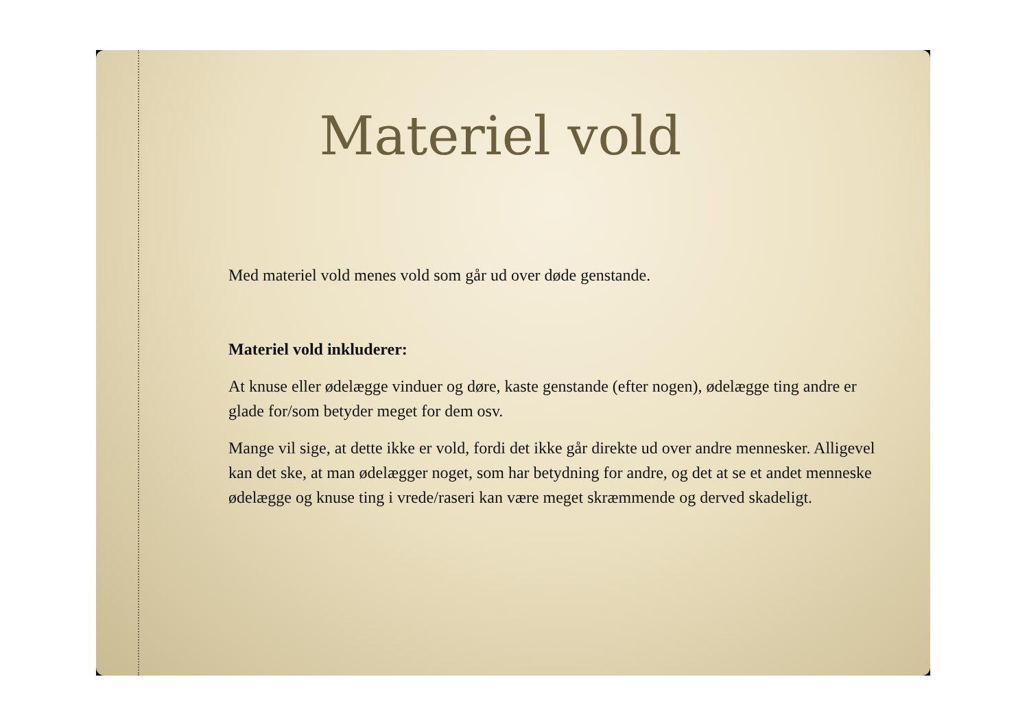Materiel vold
Med materiel vold menes vold som går ud over døde genstande.
Materiel vold inkluderer:
At knuse eller ødelægge vinduer og døre, kaste genstande (efter nogen), ødelægge ting andre er glade for/som betyder meget for dem osv.
Mange vil sige, at dette ikke er vold, fordi det ikke går direkte ud over andre mennesker. Alligevel kan det ske, at man ødelægger noget, som har betydning for andre, og det at se et andet menneske ødelægge og knuse ting i vrede/raseri kan være meget skræmmende og derved skadeligt.